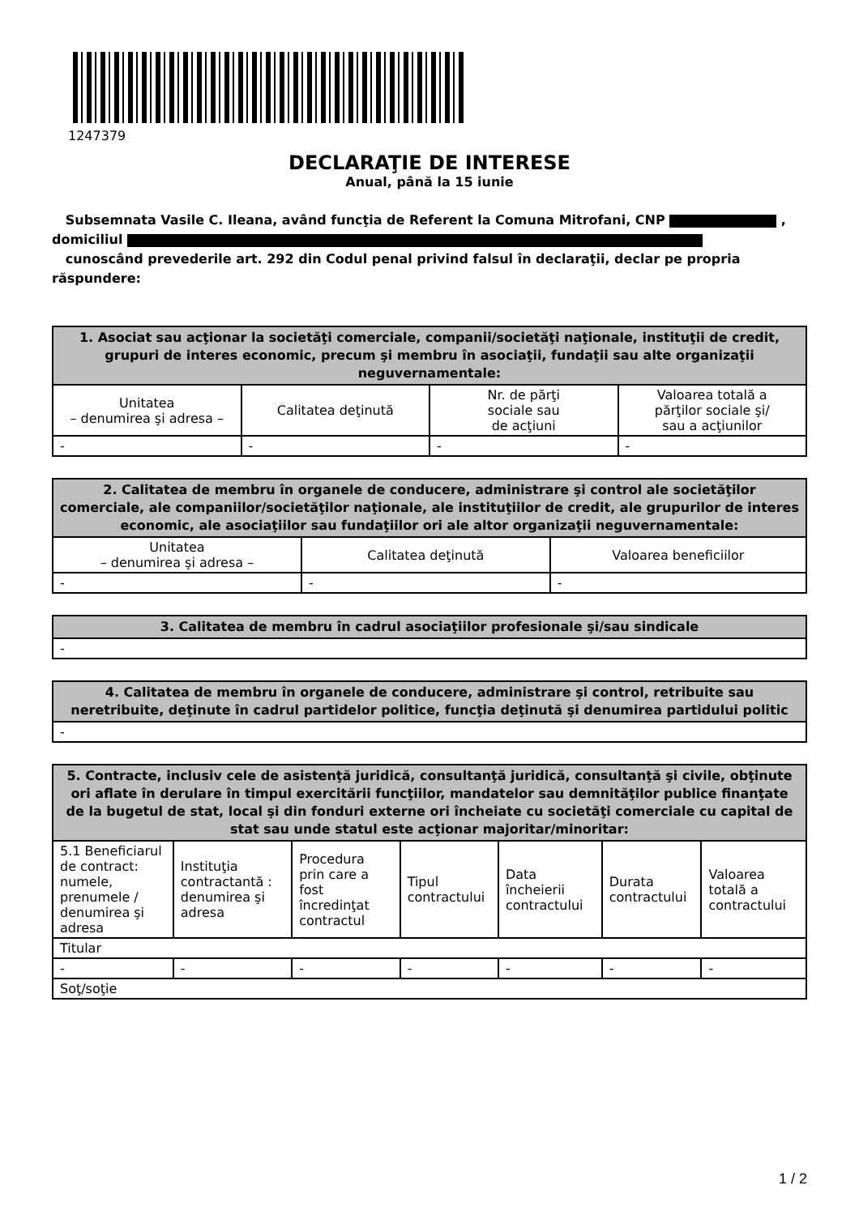1247379
DECLARAŢIE DE INTERESE
Anual, până la 15 iunie
Subsemnata Vasile C. Ileana, având funcţia de Referent la Comuna Mitrofani, CNP ,
domiciliul
cunoscând prevederile art. 292 din Codul penal privind falsul în declaraţii, declar pe propria răspundere:
| 1. Asociat sau acţionar la societăţi comerciale, companii/societăţi naţionale, instituţii de credit, grupuri de interes economic, precum şi membru în asociaţii, fundaţii sau alte organizaţii neguvernamentale: | | | |
| --- | --- | --- | --- |
| Unitatea – denumirea şi adresa – | Calitatea deţinută | Nr. de părţi sociale sau de acţiuni | Valoarea totală a părţilor sociale şi/ sau a acţiunilor |
| - | - | - | - |
| 2. Calitatea de membru în organele de conducere, administrare şi control ale societăţilor comerciale, ale companiilor/societăţilor naţionale, ale instituţiilor de credit, ale grupurilor de interes economic, ale asociaţiilor sau fundaţiilor ori ale altor organizaţii neguvernamentale: | | |
| --- | --- | --- |
| Unitatea – denumirea şi adresa – | Calitatea deţinută | Valoarea beneficiilor |
| - | - | - |
| 3. Calitatea de membru în cadrul asociaţiilor profesionale şi/sau sindicale |
| --- |
| - |
| 4. Calitatea de membru în organele de conducere, administrare şi control, retribuite sau neretribuite, deţinute în cadrul partidelor politice, funcţia deţinută şi denumirea partidului politic |
| --- |
| - |
| 5. Contracte, inclusiv cele de asistenţă juridică, consultanţă juridică, consultanţă şi civile, obţinute ori aflate în derulare în timpul exercitării funcţiilor, mandatelor sau demnităţilor publice finanţate de la bugetul de stat, local şi din fonduri externe ori încheiate cu societăţi comerciale cu capital de stat sau unde statul este acţionar majoritar/minoritar: | | | | | | |
| --- | --- | --- | --- | --- | --- | --- |
| 5.1 Beneficiarul de contract: numele, prenumele / denumirea şi adresa | Instituţia contractantă : denumirea şi adresa | Procedura prin care a fost încredinţat contractul | Tipul contractului | Data încheierii contractului | Durata contractului | Valoarea totală a contractului |
| Titular | | | | | | |
| - | - | - | - | - | - | - |
| Soţ/soţie | | | | | | |
1 / 2